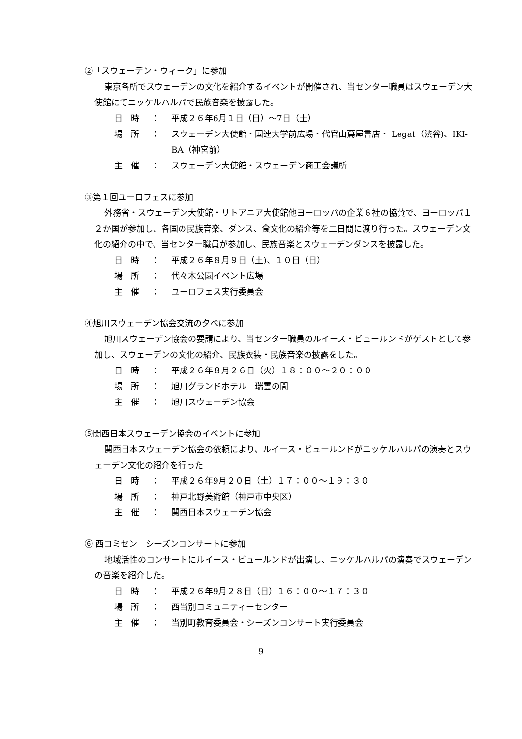②「スウェーデン・ウィーク」に参加
東京各所でスウェーデンの文化を紹介するイベントが開催され、当センター職員はスウェーデン大使館にてニッケルハルパで民族音楽を披露した。
日　時 ： 平成２６年6月１日（日）～7日（土）
場　所 ： スウェーデン大使館・国連大学前広場・代官山蔦屋書店・ Legat（渋谷)、IKI-BA（神宮前）
主　催 ： スウェーデン大使館・スウェーデン商工会議所
③第１回ユーロフェスに参加
外務省・スウェーデン大使館・リトアニア大使館他ヨーロッパの企業６社の協賛で、ヨーロッパ１２か国が参加し、各国の民族音楽、ダンス、食文化の紹介等を二日間に渡り行った。スウェーデン文化の紹介の中で、当センター職員が参加し、民族音楽とスウェーデンダンスを披露した。
日　時 ： 平成２６年８月９日（土)、１０日（日）
場　所 ： 代々木公園イベント広場
主　催 ： ユーロフェス実行委員会
④旭川スウェーデン協会交流の夕べに参加
旭川スウェーデン協会の要請により、当センター職員のルイース・ビュールンドがゲストとして参加し、スウェーデンの文化の紹介、民族衣装・民族音楽の披露をした。
日　時 ： 平成２６年８月２６日（火）１８：００～２０：００
場　所 ： 旭川グランドホテル　瑞雲の間
主　催 ： 旭川スウェーデン協会
⑤関西日本スウェーデン協会のイベントに参加
関西日本スウェーデン協会の依頼により、ルイース・ビュールンドがニッケルハルパの演奏とスウェーデン文化の紹介を行った
日　時 ： 平成２６年9月２０日（土）１７：００～１９：３０
場　所 ： 神戸北野美術館（神戸市中央区）
主　催 ： 関西日本スウェーデン協会
⑥ 西コミセン　シーズンコンサートに参加
地域活性のコンサートにルイース・ビュールンドが出演し、ニッケルハルパの演奏でスウェーデンの音楽を紹介した。
日　時 ： 平成２６年9月２８日（日）１６：００～１７：３０
場　所 ： 西当別コミュニティーセンター
主　催 ： 当別町教育委員会・シーズンコンサート実行委員会
9